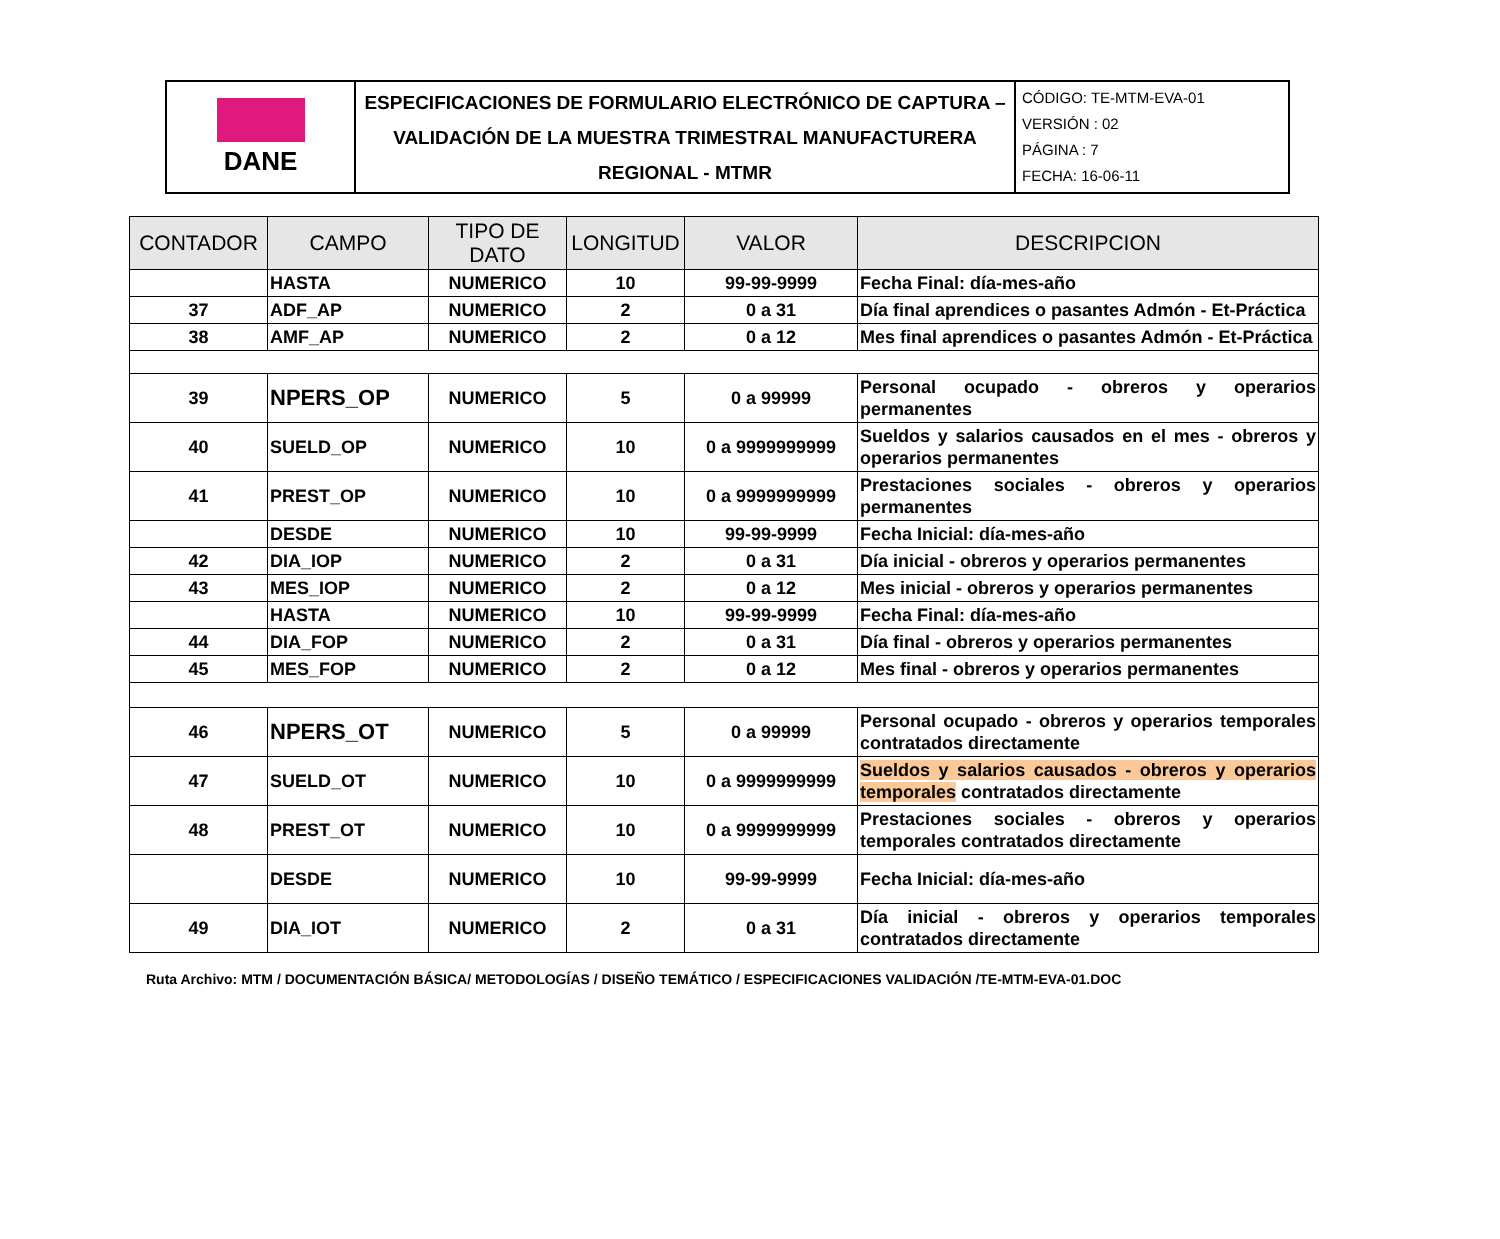| DANE | ESPECIFICACIONES DE FORMULARIO ELECTRÓNICO DE CAPTURA – VALIDACIÓN DE LA MUESTRA TRIMESTRAL MANUFACTURERA REGIONAL - MTMR | CÓDIGO: TE-MTM-EVA-01 VERSIÓN : 02 PÁGINA : 7 FECHA: 16-06-11 |
| CONTADOR | CAMPO | TIPO DE DATO | LONGITUD | VALOR | DESCRIPCION |
| --- | --- | --- | --- | --- | --- |
| | HASTA | NUMERICO | 10 | 99-99-9999 | Fecha Final: día-mes-año |
| 37 | ADF_AP | NUMERICO | 2 | 0 a 31 | Día final aprendices o pasantes Admón - Et-Práctica |
| 38 | AMF_AP | NUMERICO | 2 | 0 a 12 | Mes final aprendices o pasantes Admón - Et-Práctica |
| 39 | NPERS_OP | NUMERICO | 5 | 0 a 99999 | Personal ocupado - obreros y operarios permanentes |
| 40 | SUELD_OP | NUMERICO | 10 | 0 a 9999999999 | Sueldos y salarios causados en el mes - obreros y operarios permanentes |
| 41 | PREST_OP | NUMERICO | 10 | 0 a 9999999999 | Prestaciones sociales - obreros y operarios permanentes |
| | DESDE | NUMERICO | 10 | 99-99-9999 | Fecha Inicial: día-mes-año |
| 42 | DIA_IOP | NUMERICO | 2 | 0 a 31 | Día inicial - obreros y operarios permanentes |
| 43 | MES_IOP | NUMERICO | 2 | 0 a 12 | Mes inicial - obreros y operarios permanentes |
| | HASTA | NUMERICO | 10 | 99-99-9999 | Fecha Final: día-mes-año |
| 44 | DIA_FOP | NUMERICO | 2 | 0 a 31 | Día final - obreros y operarios permanentes |
| 45 | MES_FOP | NUMERICO | 2 | 0 a 12 | Mes final - obreros y operarios permanentes |
| 46 | NPERS_OT | NUMERICO | 5 | 0 a 99999 | Personal ocupado - obreros y operarios temporales contratados directamente |
| 47 | SUELD_OT | NUMERICO | 10 | 0 a 9999999999 | Sueldos y salarios causados - obreros y operarios temporales contratados directamente |
| 48 | PREST_OT | NUMERICO | 10 | 0 a 9999999999 | Prestaciones sociales - obreros y operarios temporales contratados directamente |
| | DESDE | NUMERICO | 10 | 99-99-9999 | Fecha Inicial: día-mes-año |
| 49 | DIA_IOT | NUMERICO | 2 | 0 a 31 | Día inicial - obreros y operarios temporales contratados directamente |
Ruta Archivo: MTM / DOCUMENTACIÓN BÁSICA/ METODOLOGÍAS / DISEÑO TEMÁTICO / ESPECIFICACIONES VALIDACIÓN /TE-MTM-EVA-01.DOC